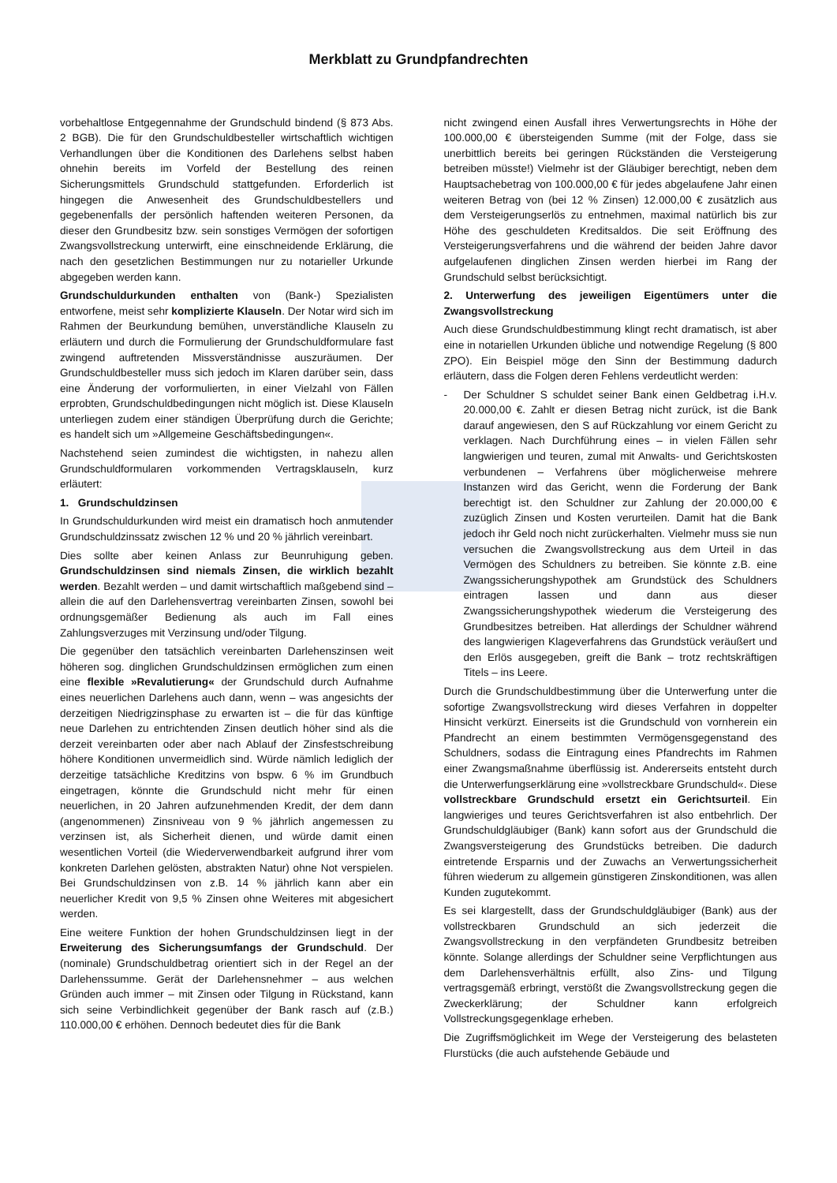Merkblatt zu Grundpfandrechten
vorbehaltlose Entgegennahme der Grundschuld bindend (§ 873 Abs. 2 BGB). Die für den Grundschuldbesteller wirtschaftlich wichtigen Verhandlungen über die Konditionen des Darlehens selbst haben ohnehin bereits im Vorfeld der Bestellung des reinen Sicherungsmittels Grundschuld stattgefunden. Erforderlich ist hingegen die Anwesenheit des Grundschuldbestellers und gegebenenfalls der persönlich haftenden weiteren Personen, da dieser den Grundbesitz bzw. sein sonstiges Vermögen der sofortigen Zwangsvollstreckung unterwirft, eine einschneidende Erklärung, die nach den gesetzlichen Bestimmungen nur zu notarieller Urkunde abgegeben werden kann.
Grundschuldurkunden enthalten von (Bank-) Spezialisten entworfene, meist sehr komplizierte Klauseln. Der Notar wird sich im Rahmen der Beurkundung bemühen, unverständliche Klauseln zu erläutern und durch die Formulierung der Grundschuldformulare fast zwingend auftretenden Missverständnisse auszuräumen. Der Grundschuldbesteller muss sich jedoch im Klaren darüber sein, dass eine Änderung der vorformulierten, in einer Vielzahl von Fällen erprobten, Grundschuldbedingungen nicht möglich ist. Diese Klauseln unterliegen zudem einer ständigen Überprüfung durch die Gerichte; es handelt sich um »Allgemeine Geschäftsbedingungen«.
Nachstehend seien zumindest die wichtigsten, in nahezu allen Grundschuldformularen vorkommenden Vertragsklauseln, kurz erläutert:
1. Grundschuldzinsen
In Grundschuldurkunden wird meist ein dramatisch hoch anmutender Grundschuldzinssatz zwischen 12 % und 20 % jährlich vereinbart.
Dies sollte aber keinen Anlass zur Beunruhigung geben. Grundschuldzinsen sind niemals Zinsen, die wirklich bezahlt werden. Bezahlt werden – und damit wirtschaftlich maßgebend sind – allein die auf den Darlehensvertrag vereinbarten Zinsen, sowohl bei ordnungsgemäßer Bedienung als auch im Fall eines Zahlungsverzuges mit Verzinsung und/oder Tilgung.
Die gegenüber den tatsächlich vereinbarten Darlehenszinsen weit höheren sog. dinglichen Grundschuldzinsen ermöglichen zum einen eine flexible »Revalutierung« der Grundschuld durch Aufnahme eines neuerlichen Darlehens auch dann, wenn – was angesichts der derzeitigen Niedrigzinsphase zu erwarten ist – die für das künftige neue Darlehen zu entrichtenden Zinsen deutlich höher sind als die derzeit vereinbarten oder aber nach Ablauf der Zinsfestschreibung höhere Konditionen unvermeidlich sind. Würde nämlich lediglich der derzeitige tatsächliche Kreditzins von bspw. 6 % im Grundbuch eingetragen, könnte die Grundschuld nicht mehr für einen neuerlichen, in 20 Jahren aufzunehmenden Kredit, der dem dann (angenommenen) Zinsniveau von 9 % jährlich angemessen zu verzinsen ist, als Sicherheit dienen, und würde damit einen wesentlichen Vorteil (die Wiederverwendbarkeit aufgrund ihrer vom konkreten Darlehen gelösten, abstrakten Natur) ohne Not verspielen. Bei Grundschuldzinsen von z.B. 14 % jährlich kann aber ein neuerlicher Kredit von 9,5 % Zinsen ohne Weiteres mit abgesichert werden.
Eine weitere Funktion der hohen Grundschuldzinsen liegt in der Erweiterung des Sicherungsumfangs der Grundschuld. Der (nominale) Grundschuldbetrag orientiert sich in der Regel an der Darlehenssumme. Gerät der Darlehensnehmer – aus welchen Gründen auch immer – mit Zinsen oder Tilgung in Rückstand, kann sich seine Verbindlichkeit gegenüber der Bank rasch auf (z.B.) 110.000,00 € erhöhen. Dennoch bedeutet dies für die Bank
nicht zwingend einen Ausfall ihres Verwertungsrechts in Höhe der 100.000,00 € übersteigenden Summe (mit der Folge, dass sie unerbittlich bereits bei geringen Rückständen die Versteigerung betreiben müsste!) Vielmehr ist der Gläubiger berechtigt, neben dem Hauptsachebetrag von 100.000,00 € für jedes abgelaufene Jahr einen weiteren Betrag von (bei 12 % Zinsen) 12.000,00 € zusätzlich aus dem Versteigerungserlös zu entnehmen, maximal natürlich bis zur Höhe des geschuldeten Kreditsaldos. Die seit Eröffnung des Versteigerungsverfahrens und die während der beiden Jahre davor aufgelaufenen dinglichen Zinsen werden hierbei im Rang der Grundschuld selbst berücksichtigt.
2. Unterwerfung des jeweiligen Eigentümers unter die Zwangsvollstreckung
Auch diese Grundschuldbestimmung klingt recht dramatisch, ist aber eine in notariellen Urkunden übliche und notwendige Regelung (§ 800 ZPO). Ein Beispiel möge den Sinn der Bestimmung dadurch erläutern, dass die Folgen deren Fehlens verdeutlicht werden:
- Der Schuldner S schuldet seiner Bank einen Geldbetrag i.H.v. 20.000,00 €. Zahlt er diesen Betrag nicht zurück, ist die Bank darauf angewiesen, den S auf Rückzahlung vor einem Gericht zu verklagen. Nach Durchführung eines – in vielen Fällen sehr langwierigen und teuren, zumal mit Anwalts- und Gerichtskosten verbundenen – Verfahrens über möglicherweise mehrere Instanzen wird das Gericht, wenn die Forderung der Bank berechtigt ist. den Schuldner zur Zahlung der 20.000,00 € zuzüglich Zinsen und Kosten verurteilen. Damit hat die Bank jedoch ihr Geld noch nicht zurückerhalten. Vielmehr muss sie nun versuchen die Zwangsvollstreckung aus dem Urteil in das Vermögen des Schuldners zu betreiben. Sie könnte z.B. eine Zwangssicherungshypothek am Grundstück des Schuldners eintragen lassen und dann aus dieser Zwangssicherungshypothek wiederum die Versteigerung des Grundbesitzes betreiben. Hat allerdings der Schuldner während des langwierigen Klageverfahrens das Grundstück veräußert und den Erlös ausgegeben, greift die Bank – trotz rechtskräftigen Titels – ins Leere.
Durch die Grundschuldbestimmung über die Unterwerfung unter die sofortige Zwangsvollstreckung wird dieses Verfahren in doppelter Hinsicht verkürzt. Einerseits ist die Grundschuld von vornherein ein Pfandrecht an einem bestimmten Vermögensgegenstand des Schuldners, sodass die Eintragung eines Pfandrechts im Rahmen einer Zwangsmaßnahme überflüssig ist. Andererseits entsteht durch die Unterwerfungserklärung eine »vollstreckbare Grundschuld«. Diese vollstreckbare Grundschuld ersetzt ein Gerichtsurteil. Ein langwieriges und teures Gerichtsverfahren ist also entbehrlich. Der Grundschuldgläubiger (Bank) kann sofort aus der Grundschuld die Zwangsversteigerung des Grundstücks betreiben. Die dadurch eintretende Ersparnis und der Zuwachs an Verwertungssicherheit führen wiederum zu allgemein günstigeren Zinskonditionen, was allen Kunden zugutekommt.
Es sei klargestellt, dass der Grundschuldgläubiger (Bank) aus der vollstreckbaren Grundschuld an sich jederzeit die Zwangsvollstreckung in den verpfändeten Grundbesitz betreiben könnte. Solange allerdings der Schuldner seine Verpflichtungen aus dem Darlehensverhältnis erfüllt, also Zins- und Tilgung vertragsgemäß erbringt, verstößt die Zwangsvollstreckung gegen die Zweckerklärung; der Schuldner kann erfolgreich Vollstreckungsgegenklage erheben.
Die Zugriffsmöglichkeit im Wege der Versteigerung des belasteten Flurstücks (die auch aufstehende Gebäude und